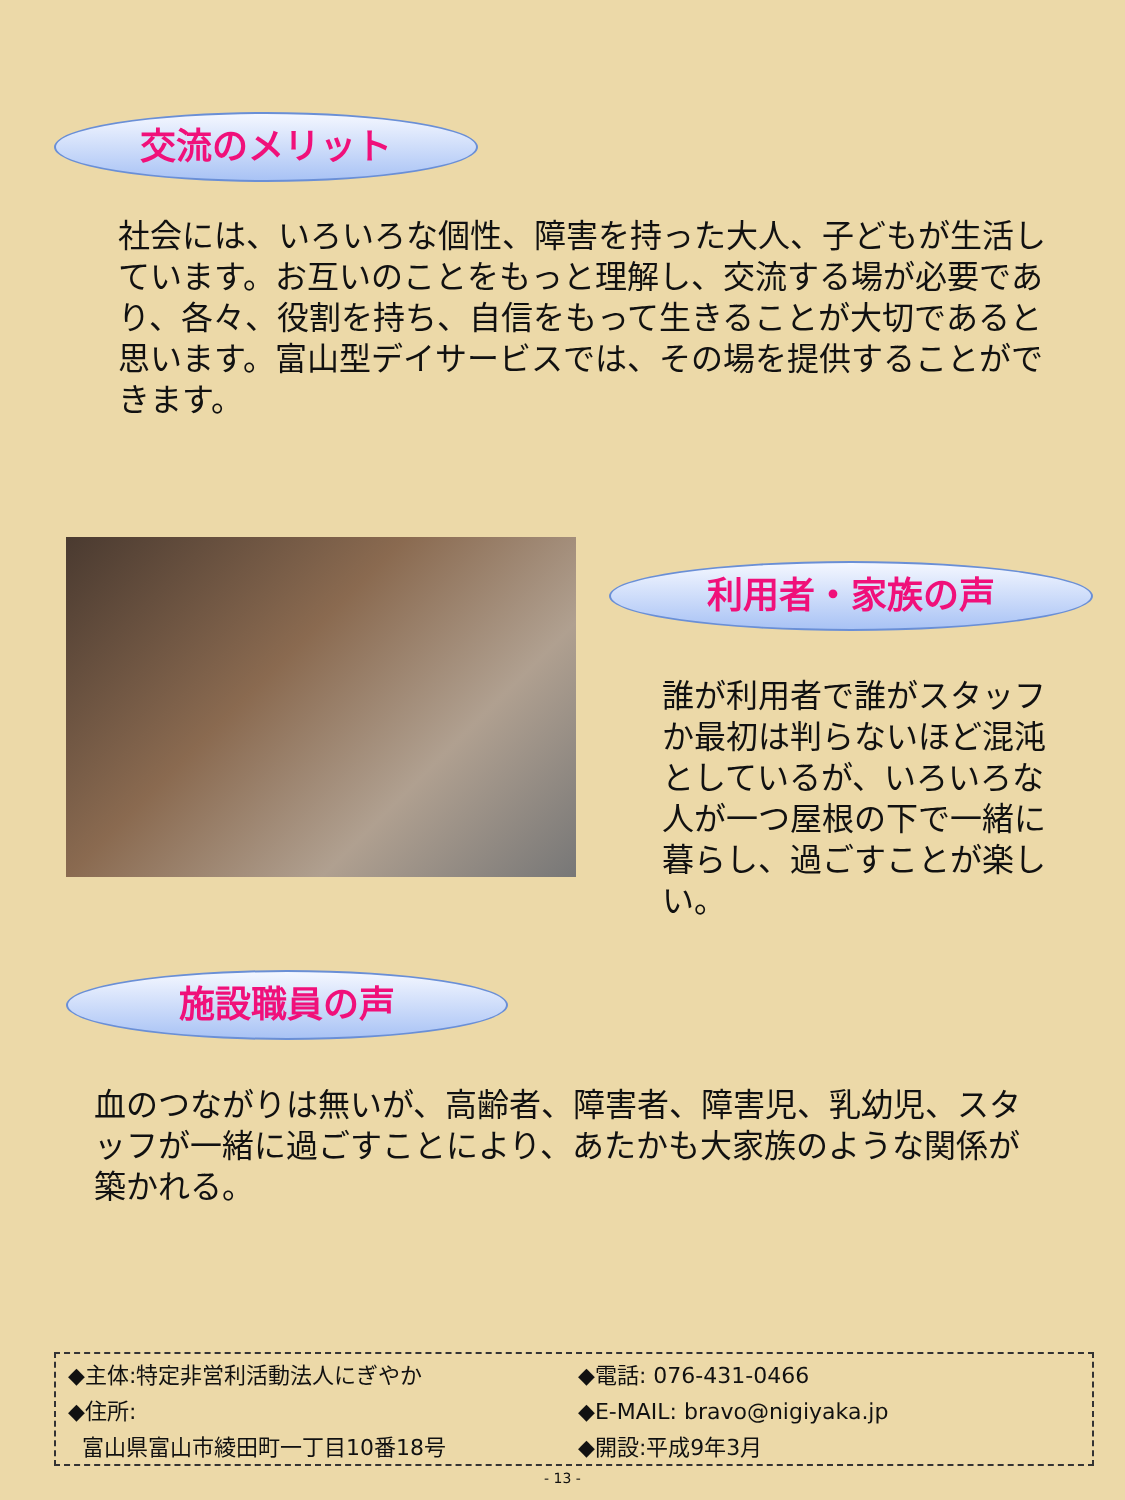交流のメリット
社会には、いろいろな個性、障害を持った大人、子どもが生活しています。お互いのことをもっと理解し、交流する場が必要であり、各々、役割を持ち、自信をもって生きることが大切であると思います。富山型デイサービスでは、その場を提供することができます。
利用者・家族の声
誰が利用者で誰がスタッフか最初は判らないほど混沌としているが、いろいろな人が一つ屋根の下で一緒に暮らし、過ごすことが楽しい。
施設職員の声
血のつながりは無いが、高齢者、障害者、障害児、乳幼児、スタッフが一緒に過ごすことにより、あたかも大家族のような関係が築かれる。
◆主体:特定非営利活動法人にぎやか
◆住所:
富山県富山市綾田町一丁目10番18号
◆電話: 076-431-0466
◆E-MAIL: bravo@nigiyaka.jp
◆開設:平成9年3月
- 13 -